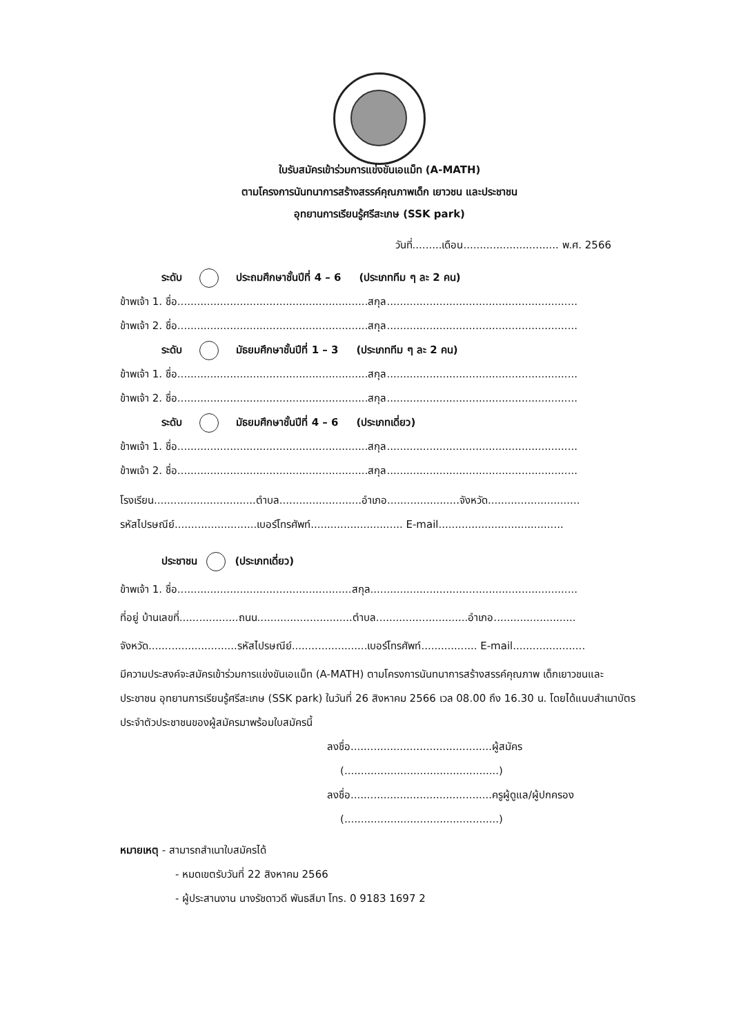ใบรับสมัครเข้าร่วมการแข่งขันเอแม็ท (A-MATH)
ตามโครงการนันทนาการสร้างสรรค์คุณภาพเด็ก เยาวชน และประชาชน
อุทยานการเรียนรู้ศรีสะเกษ (SSK park)
วันที่.........เดือน............................. พ.ศ. 2566
ระดับ ประถมศึกษาชั้นปีที่ 4 – 6 (ประเภททีม ๆ ละ 2 คน)
ข้าพเจ้า 1. ชื่อ..........................................................สกุล..........................................................
ข้าพเจ้า 2. ชื่อ..........................................................สกุล..........................................................
ระดับ มัธยมศึกษาชั้นปีที่ 1 – 3 (ประเภททีม ๆ ละ 2 คน)
ข้าพเจ้า 1. ชื่อ..........................................................สกุล..........................................................
ข้าพเจ้า 2. ชื่อ..........................................................สกุล..........................................................
ระดับ มัธยมศึกษาชั้นปีที่ 4 – 6 (ประเภทเดี่ยว)
ข้าพเจ้า 1. ชื่อ..........................................................สกุล..........................................................
ข้าพเจ้า 2. ชื่อ..........................................................สกุล..........................................................
โรงเรียน...............................ตำบล.........................อำเภอ......................จังหวัด............................
รหัสไปรษณีย์.........................เบอร์โทรศัพท์............................ E-mail......................................
ประชาชน (ประเภทเดี่ยว)
ข้าพเจ้า 1. ชื่อ.....................................................สกุล...............................................................
ที่อยู่ บ้านเลขที่..................ถนน.............................ตำบล............................อำเภอ.........................
จังหวัด...........................รหัสไปรษณีย์.......................เบอร์โทรศัพท์................. E-mail......................
มีความประสงค์จะสมัครเข้าร่วมการแข่งขันเอแม็ท (A-MATH) ตามโครงการนันทนาการสร้างสรรค์คุณภาพ เด็กเยาวชนและประชาชน อุทยานการเรียนรู้ศรีสะเกษ (SSK park) ในวันที่ 26 สิงหาคม 2566 เวล 08.00 ถึง 16.30 น. โดยได้แนบสำเนาบัตรประจำตัวประชาชนของผู้สมัครมาพร้อมใบสมัครนี้
ลงชื่อ...........................................ผู้สมัคร
(...............................................)
ลงชื่อ...........................................ครูผู้ดูแล/ผู้ปกครอง
(...............................................)
หมายเหตุ - สามารถสำเนาใบสมัครได้
- หมดเขตรับวันที่ 22 สิงหาคม 2566
- ผู้ประสานงาน นางรัชดาวดี พันธสีมา โทร. 0 9183 1697 2